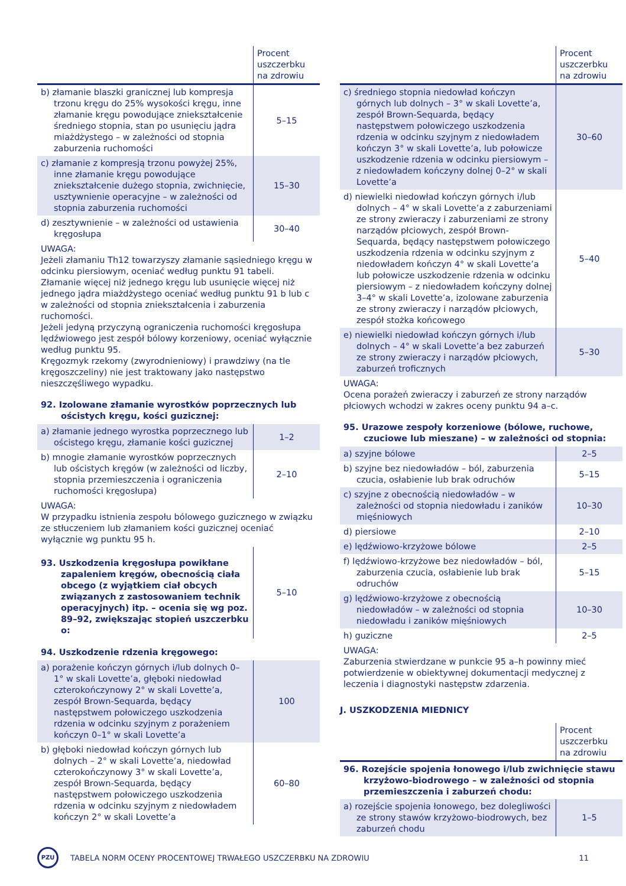| | Procent uszczerbku na zdrowiu |
| --- | --- |
| b) złamanie blaszki granicznej lub kompresja trzonu kręgu do 25% wysokości kręgu, inne złamanie kręgu powodujące zniekształcenie średniego stopnia, stan po usunięciu jądra miażdżystego – w zależności od stopnia zaburzenia ruchomości | 5–15 |
| c) złamanie z kompresją trzonu powyżej 25%, inne złamanie kręgu powodujące zniekształcenie dużego stopnia, zwichnięcie, usztywnienie operacyjne – w zależności od stopnia zaburzenia ruchomości | 15–30 |
| d) zesztywnienie – w zależności od ustawienia kręgosłupa | 30–40 |
UWAGA:
Jeżeli złamaniu Th12 towarzyszy złamanie sąsiedniego kręgu w odcinku piersiowym, oceniać według punktu 91 tabeli.
Złamanie więcej niż jednego kręgu lub usunięcie więcej niż jednego jądra miażdżystego oceniać według punktu 91 b lub c w zależności od stopnia zniekształcenia i zaburzenia ruchomości.
Jeżeli jedyną przyczyną ograniczenia ruchomości kręgosłupa lędźwiowego jest zespół bólowy korzeniowy, oceniać wyłącznie według punktu 95.
Kręgozmyk rzekomy (zwyrodnieniowy) i prawdziwy (na tle kręgoszczeliny) nie jest traktowany jako następstwo nieszczęśliwego wypadku.
92. Izolowane złamanie wyrostków poprzecznych lub ościstych kręgu, kości guzicznej:
| a) złamanie jednego wyrostka poprzecznego lub ościstego kręgu, złamanie kości guzicznej | 1–2 |
| b) mnogie złamanie wyrostków poprzecznych lub ościstych kręgów (w zależności od liczby, stopnia przemieszczenia i ograniczenia ruchomości kręgosłupa) | 2–10 |
UWAGA:
W przypadku istnienia zespołu bólowego guzicznego w związku ze stłuczeniem lub złamaniem kości guzicznej oceniać wyłącznie wg punktu 95 h.
| 93. Uszkodzenia kręgosłupa powikłane zapaleniem kręgów, obecnością ciała obcego (z wyjątkiem ciał obcych związanych z zastosowaniem technik operacyjnych) itp. – ocenia się wg poz. 89–92, zwiększając stopień uszczerbku o: | 5–10 |
94. Uszkodzenie rdzenia kręgowego:
| a) porażenie kończyn górnych i/lub dolnych 0–1° w skali Lovette’a, głęboki niedowład czterokończynowy 2° w skali Lovette’a, zespół Brown-Sequarda, będący następstwem połowiczego uszkodzenia rdzenia w odcinku szyjnym z porażeniem kończyn 0–1° w skali Lovette’a | 100 |
| b) głęboki niedowład kończyn górnych lub dolnych – 2° w skali Lovette’a, niedowład czterokończynowy 3° w skali Lovette’a, zespół Brown-Sequarda, będący następstwem połowiczego uszkodzenia rdzenia w odcinku szyjnym z niedowładem kończyn 2° w skali Lovette’a | 60–80 |
| | Procent uszczerbku na zdrowiu |
| --- | --- |
| c) średniego stopnia niedowład kończyn górnych lub dolnych – 3° w skali Lovette’a, zespół Brown-Sequarda, będący następstwem połowiczego uszkodzenia rdzenia w odcinku szyjnym z niedowładem kończyn 3° w skali Lovette’a, lub połowicze uszkodzenie rdzenia w odcinku piersiowym – z niedowładem kończyny dolnej 0–2° w skali Lovette’a | 30–60 |
| d) niewielki niedowład kończyn górnych i/lub dolnych – 4° w skali Lovette’a z zaburzeniami ze strony zwieraczy i zaburzeniami ze strony narządów płciowych, zespół Brown-Sequarda, będący następstwem połowiczego uszkodzenia rdzenia w odcinku szyjnym z niedowładem kończyn 4° w skali Lovette’a lub połowicze uszkodzenie rdzenia w odcinku piersiowym – z niedowładem kończyny dolnej 3–4° w skali Lovette’a, izolowane zaburzenia ze strony zwieraczy i narządów płciowych, zespół stożka końcowego | 5–40 |
| e) niewielki niedowład kończyn górnych i/lub dolnych – 4° w skali Lovette’a bez zaburzeń ze strony zwieraczy i narządów płciowych, zaburzeń troficznych | 5–30 |
UWAGA:
Ocena porażeń zwieraczy i zaburzeń ze strony narządów płciowych wchodzi w zakres oceny punktu 94 a–c.
95. Urazowe zespoły korzeniowe (bólowe, ruchowe, czuciowe lub mieszane) – w zależności od stopnia:
| a) szyjne bólowe | 2–5 |
| b) szyjne bez niedowładów – ból, zaburzenia czucia, osłabienie lub brak odruchów | 5–15 |
| c) szyjne z obecnością niedowładów – w zależności od stopnia niedowładu i zaników mięśniowych | 10–30 |
| d) piersiowe | 2–10 |
| e) lędźwiowo-krzyżowe bólowe | 2–5 |
| f) lędźwiowo-krzyżowe bez niedowładów – ból, zaburzenia czucia, osłabienie lub brak odruchów | 5–15 |
| g) lędźwiowo-krzyżowe z obecnością niedowładów – w zależności od stopnia niedowładu i zaników mięśniowych | 10–30 |
| h) guziczne | 2–5 |
UWAGA:
Zaburzenia stwierdzane w punkcie 95 a–h powinny mieć potwierdzenie w obiektywnej dokumentacji medycznej z leczenia i diagnostyki następstw zdarzenia.
J. USZKODZENIA MIEDNICY
| | Procent uszczerbku na zdrowiu |
| --- | --- |
| 96. Rozejście spojenia łonowego i/lub zwichnięcie stawu krzyżowo-biodrowego – w zależności od stopnia przemieszczenia i zaburzeń chodu: | |
| a) rozejście spojenia łonowego, bez dolegliwości ze strony stawów krzyżowo-biodrowych, bez zaburzeń chodu | 1–5 |
PZU
TABELA NORM OCENY PROCENTOWEJ TRWAŁEGO USZCZERBKU NA ZDROWIU
11